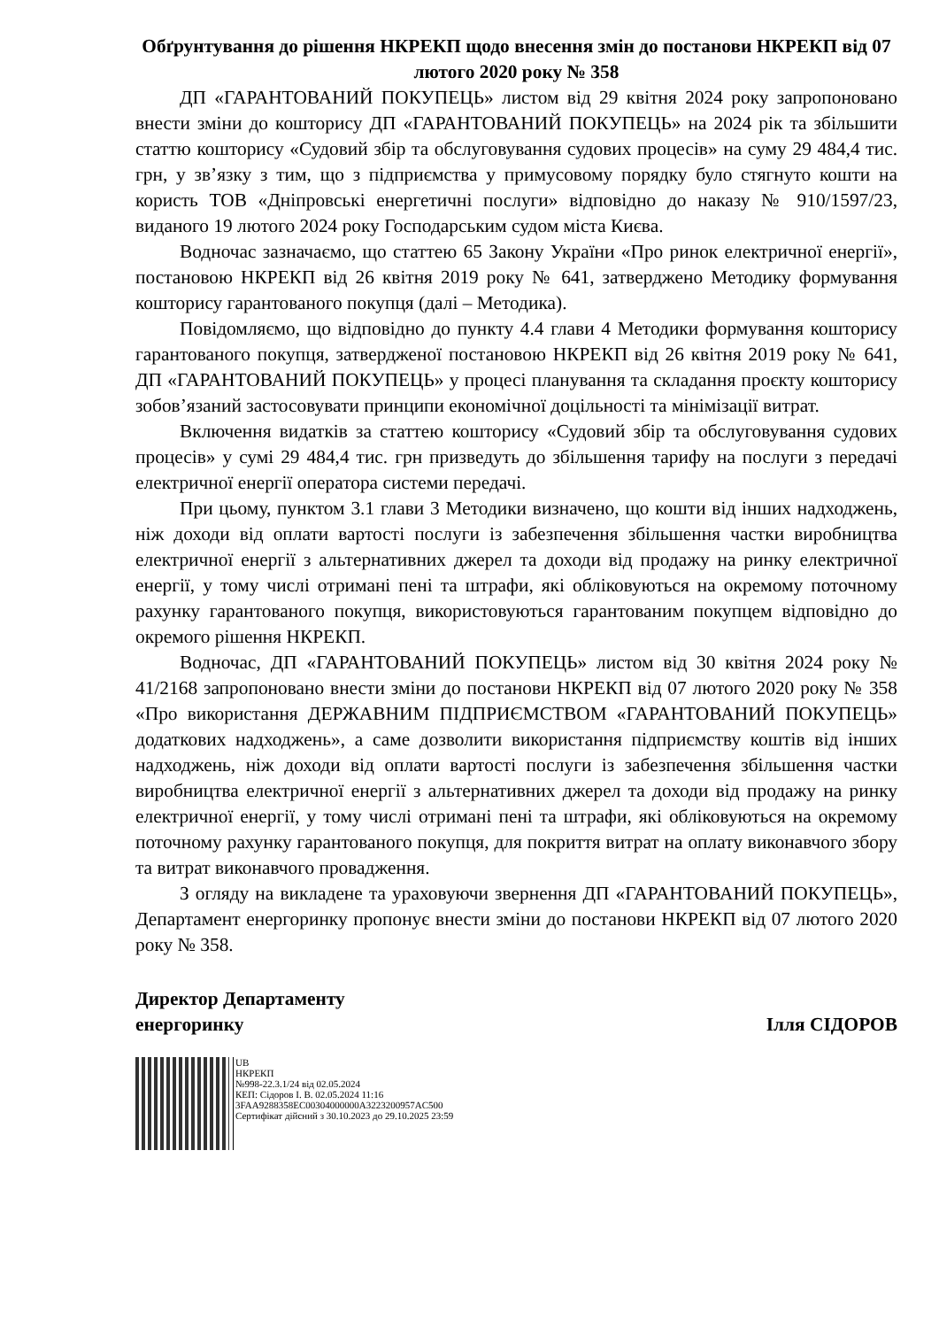Обґрунтування до рішення НКРЕКП щодо внесення змін до постанови НКРЕКП від 07 лютого 2020 року № 358
ДП «ГАРАНТОВАНИЙ ПОКУПЕЦЬ» листом від 29 квітня 2024 року запропоновано внести зміни до кошторису ДП «ГАРАНТОВАНИЙ ПОКУПЕЦЬ» на 2024 рік та збільшити статтю кошторису «Судовий збір та обслуговування судових процесів» на суму 29 484,4 тис. грн, у зв’язку з тим, що з підприємства у примусовому порядку було стягнуто кошти на користь ТОВ «Дніпровські енергетичні послуги» відповідно до наказу № 910/1597/23, виданого 19 лютого 2024 року Господарським судом міста Києва.
Водночас зазначаємо, що статтею 65 Закону України «Про ринок електричної енергії», постановою НКРЕКП від 26 квітня 2019 року № 641, затверджено Методику формування кошторису гарантованого покупця (далі – Методика).
Повідомляємо, що відповідно до пункту 4.4 глави 4 Методики формування кошторису гарантованого покупця, затвердженої постановою НКРЕКП від 26 квітня 2019 року № 641, ДП «ГАРАНТОВАНИЙ ПОКУПЕЦЬ» у процесі планування та складання проєкту кошторису зобов’язаний застосовувати принципи економічної доцільності та мінімізації витрат.
Включення видатків за статтею кошторису «Судовий збір та обслуговування судових процесів» у сумі 29 484,4 тис. грн призведуть до збільшення тарифу на послуги з передачі електричної енергії оператора системи передачі.
При цьому, пунктом 3.1 глави 3 Методики визначено, що кошти від інших надходжень, ніж доходи від оплати вартості послуги із забезпечення збільшення частки виробництва електричної енергії з альтернативних джерел та доходи від продажу на ринку електричної енергії, у тому числі отримані пені та штрафи, які обліковуються на окремому поточному рахунку гарантованого покупця, використовуються гарантованим покупцем відповідно до окремого рішення НКРЕКП.
Водночас, ДП «ГАРАНТОВАНИЙ ПОКУПЕЦЬ» листом від 30 квітня 2024 року № 41/2168 запропоновано внести зміни до постанови НКРЕКП від 07 лютого 2020 року № 358 «Про використання ДЕРЖАВНИМ ПІДПРИЄМСТВОМ «ГАРАНТОВАНИЙ ПОКУПЕЦЬ» додаткових надходжень», а саме дозволити використання підприємству коштів від інших надходжень, ніж доходи від оплати вартості послуги із забезпечення збільшення частки виробництва електричної енергії з альтернативних джерел та доходи від продажу на ринку електричної енергії, у тому числі отримані пені та штрафи, які обліковуються на окремому поточному рахунку гарантованого покупця, для покриття витрат на оплату виконавчого збору та витрат виконавчого провадження.
З огляду на викладене та ураховуючи звернення ДП «ГАРАНТОВАНИЙ ПОКУПЕЦЬ», Департамент енергоринку пропонує внести зміни до постанови НКРЕКП від 07 лютого 2020 року № 358.
Директор Департаменту
енергоринку
Ілля СІДОРОВ
UB
НКРЕКП
№998-22.3.1/24 від 02.05.2024
КЕП: Сідоров І. В. 02.05.2024 11:16
3FAA9288358EC00304000000A3223200957AC500
Сертифікат дійсний з 30.10.2023 до 29.10.2025 23:59